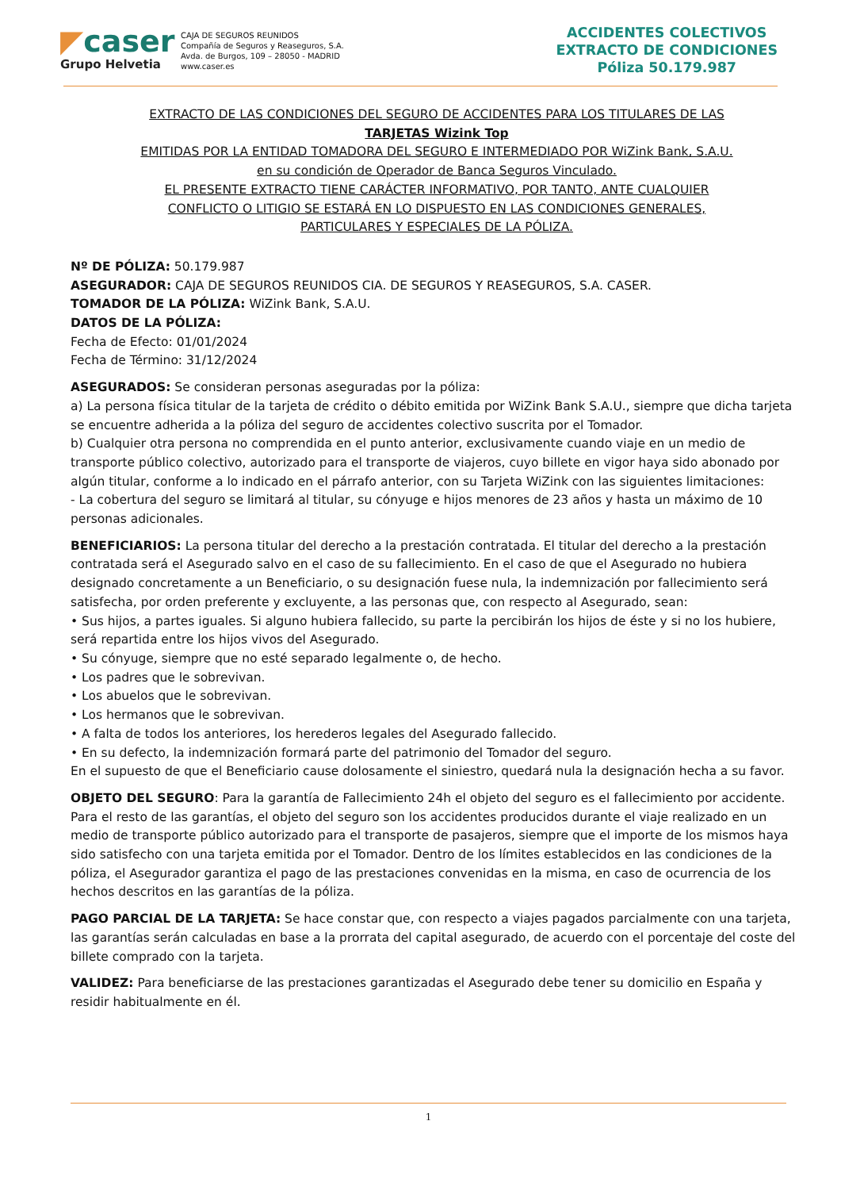◤caser
Grupo Helvetia
CAJA DE SEGUROS REUNIDOS
Compañía de Seguros y Reaseguros, S.A.
Avda. de Burgos, 109 – 28050 - MADRID
www.caser.es
ACCIDENTES COLECTIVOS
EXTRACTO DE CONDICIONES
Póliza 50.179.987
EXTRACTO DE LAS CONDICIONES DEL SEGURO DE ACCIDENTES PARA LOS TITULARES DE LAS
TARJETAS Wizink Top
EMITIDAS POR LA ENTIDAD TOMADORA DEL SEGURO E INTERMEDIADO POR WiZink Bank, S.A.U.
en su condición de Operador de Banca Seguros Vinculado.
EL PRESENTE EXTRACTO TIENE CARÁCTER INFORMATIVO, POR TANTO, ANTE CUALQUIER
CONFLICTO O LITIGIO SE ESTARÁ EN LO DISPUESTO EN LAS CONDICIONES GENERALES,
PARTICULARES Y ESPECIALES DE LA PÓLIZA.
Nº DE PÓLIZA: 50.179.987
ASEGURADOR: CAJA DE SEGUROS REUNIDOS CIA. DE SEGUROS Y REASEGUROS, S.A. CASER.
TOMADOR DE LA PÓLIZA: WiZink Bank, S.A.U.
DATOS DE LA PÓLIZA:
Fecha de Efecto: 01/01/2024
Fecha de Término: 31/12/2024
ASEGURADOS: Se consideran personas aseguradas por la póliza:
a) La persona física titular de la tarjeta de crédito o débito emitida por WiZink Bank S.A.U., siempre que dicha tarjeta se encuentre adherida a la póliza del seguro de accidentes colectivo suscrita por el Tomador.
b) Cualquier otra persona no comprendida en el punto anterior, exclusivamente cuando viaje en un medio de transporte público colectivo, autorizado para el transporte de viajeros, cuyo billete en vigor haya sido abonado por algún titular, conforme a lo indicado en el párrafo anterior, con su Tarjeta WiZink con las siguientes limitaciones:
- La cobertura del seguro se limitará al titular, su cónyuge e hijos menores de 23 años y hasta un máximo de 10 personas adicionales.
BENEFICIARIOS: La persona titular del derecho a la prestación contratada. El titular del derecho a la prestación contratada será el Asegurado salvo en el caso de su fallecimiento. En el caso de que el Asegurado no hubiera designado concretamente a un Beneficiario, o su designación fuese nula, la indemnización por fallecimiento será satisfecha, por orden preferente y excluyente, a las personas que, con respecto al Asegurado, sean:
• Sus hijos, a partes iguales. Si alguno hubiera fallecido, su parte la percibirán los hijos de éste y si no los hubiere, será repartida entre los hijos vivos del Asegurado.
• Su cónyuge, siempre que no esté separado legalmente o, de hecho.
• Los padres que le sobrevivan.
• Los abuelos que le sobrevivan.
• Los hermanos que le sobrevivan.
• A falta de todos los anteriores, los herederos legales del Asegurado fallecido.
• En su defecto, la indemnización formará parte del patrimonio del Tomador del seguro.
En el supuesto de que el Beneficiario cause dolosamente el siniestro, quedará nula la designación hecha a su favor.
OBJETO DEL SEGURO: Para la garantía de Fallecimiento 24h el objeto del seguro es el fallecimiento por accidente. Para el resto de las garantías, el objeto del seguro son los accidentes producidos durante el viaje realizado en un medio de transporte público autorizado para el transporte de pasajeros, siempre que el importe de los mismos haya sido satisfecho con una tarjeta emitida por el Tomador. Dentro de los límites establecidos en las condiciones de la póliza, el Asegurador garantiza el pago de las prestaciones convenidas en la misma, en caso de ocurrencia de los hechos descritos en las garantías de la póliza.
PAGO PARCIAL DE LA TARJETA: Se hace constar que, con respecto a viajes pagados parcialmente con una tarjeta, las garantías serán calculadas en base a la prorrata del capital asegurado, de acuerdo con el porcentaje del coste del billete comprado con la tarjeta.
VALIDEZ: Para beneficiarse de las prestaciones garantizadas el Asegurado debe tener su domicilio en España y residir habitualmente en él.
1